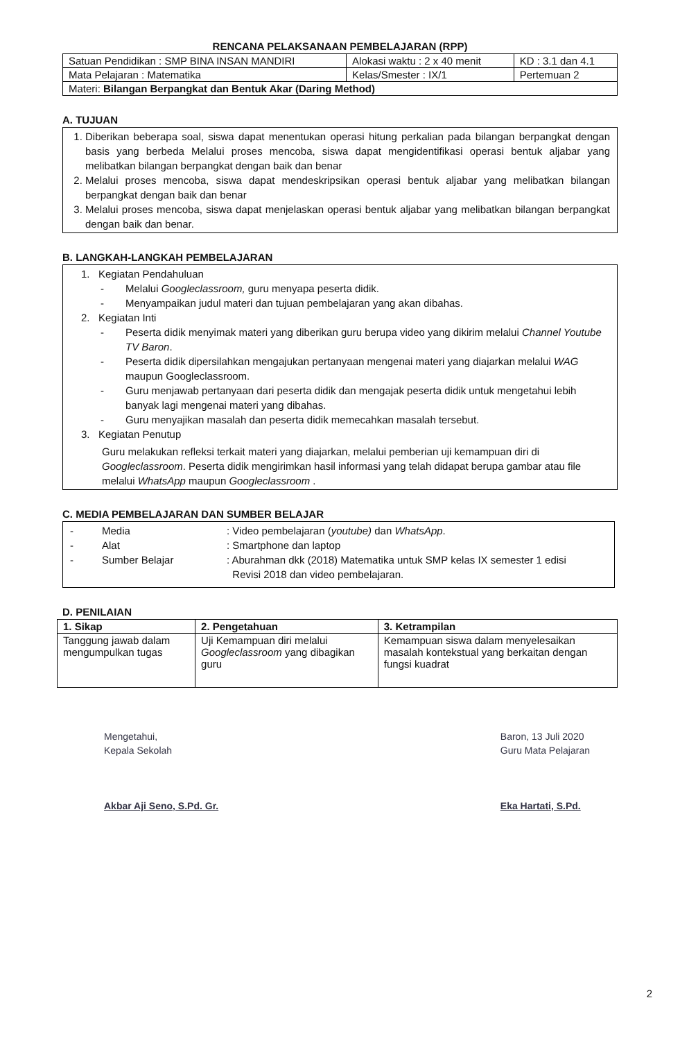RENCANA PELAKSANAAN PEMBELAJARAN (RPP)
| Satuan Pendidikan : SMP BINA INSAN MANDIRI | Alokasi waktu : 2 x 40 menit | KD : 3.1 dan 4.1 |
| Mata Pelajaran : Matematika | Kelas/Smester : IX/1 | Pertemuan 2 |
| Materi: Bilangan Berpangkat dan Bentuk Akar (Daring Method) | | |
A. TUJUAN
1. Diberikan beberapa soal, siswa dapat menentukan operasi hitung perkalian pada bilangan berpangkat dengan basis yang berbeda Melalui proses mencoba, siswa dapat mengidentifikasi operasi bentuk aljabar yang melibatkan bilangan berpangkat dengan baik dan benar
2. Melalui proses mencoba, siswa dapat mendeskripsikan operasi bentuk aljabar yang melibatkan bilangan berpangkat dengan baik dan benar
3. Melalui proses mencoba, siswa dapat menjelaskan operasi bentuk aljabar yang melibatkan bilangan berpangkat dengan baik dan benar.
B. LANGKAH-LANGKAH PEMBELAJARAN
1. Kegiatan Pendahuluan
- Melalui Googleclassroom, guru menyapa peserta didik.
- Menyampaikan judul materi dan tujuan pembelajaran yang akan dibahas.
2. Kegiatan Inti
- Peserta didik menyimak materi yang diberikan guru berupa video yang dikirim melalui Channel Youtube TV Baron.
- Peserta didik dipersilahkan mengajukan pertanyaan mengenai materi yang diajarkan melalui WAG maupun Googleclassroom.
- Guru menjawab pertanyaan dari peserta didik dan mengajak peserta didik untuk mengetahui lebih banyak lagi mengenai materi yang dibahas.
- Guru menyajikan masalah dan peserta didik memecahkan masalah tersebut.
3. Kegiatan Penutup
Guru melakukan refleksi terkait materi yang diajarkan, melalui pemberian uji kemampuan diri di Googleclassroom. Peserta didik mengirimkan hasil informasi yang telah didapat berupa gambar atau file melalui WhatsApp maupun Googleclassroom .
C. MEDIA PEMBELAJARAN DAN SUMBER BELAJAR
- Media: Video pembelajaran (youtube) dan WhatsApp.
- Alat: Smartphone dan laptop
- Sumber Belajar: Aburahman dkk (2018) Matematika untuk SMP kelas IX semester 1 edisi
Revisi 2018 dan video pembelajaran.
D. PENILAIAN
| 1. Sikap | 2. Pengetahuan | 3. Ketrampilan |
| --- | --- | --- |
| Tanggung jawab dalam mengumpulkan tugas | Uji Kemampuan diri melalui Googleclassroom yang dibagikan guru | Kemampuan siswa dalam menyelesaikan masalah kontekstual yang berkaitan dengan fungsi kuadrat |
Mengetahui,
Kepala Sekolah
Akbar Aji Seno, S.Pd. Gr.
Baron, 13 Juli 2020
Guru Mata Pelajaran
Eka Hartati, S.Pd.
2